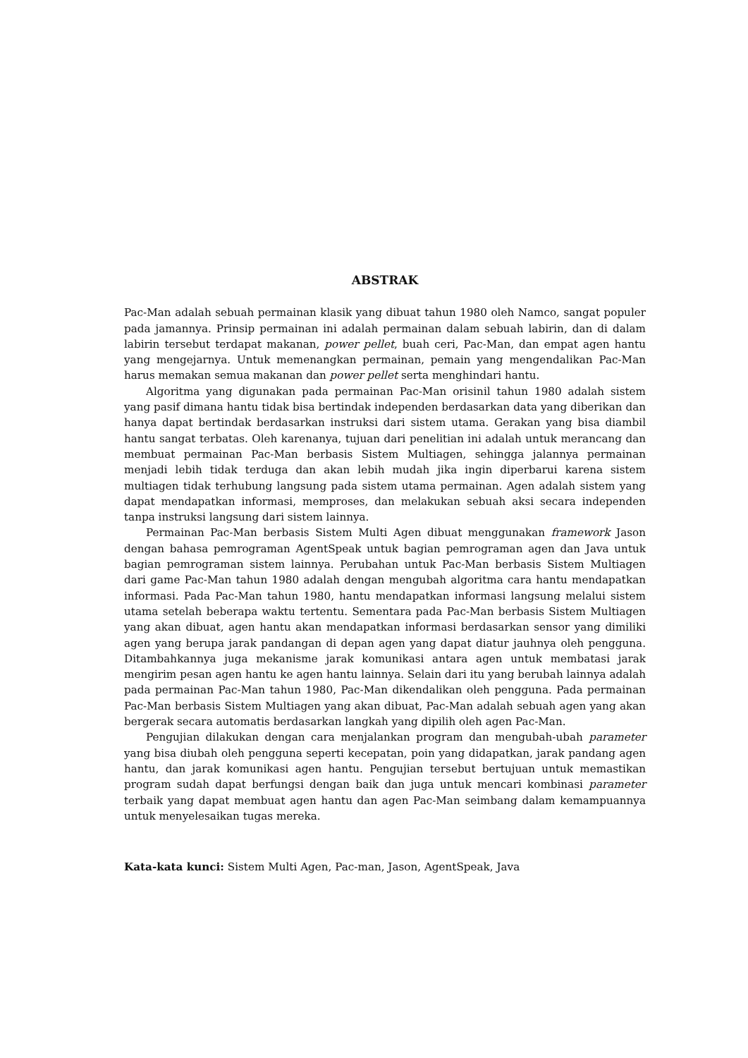ABSTRAK
Pac-Man adalah sebuah permainan klasik yang dibuat tahun 1980 oleh Namco, sangat populer pada jamannya. Prinsip permainan ini adalah permainan dalam sebuah labirin, dan di dalam labirin tersebut terdapat makanan, power pellet, buah ceri, Pac-Man, dan empat agen hantu yang mengejarnya. Untuk memenangkan permainan, pemain yang mengendalikan Pac-Man harus memakan semua makanan dan power pellet serta menghindari hantu.
Algoritma yang digunakan pada permainan Pac-Man orisinil tahun 1980 adalah sistem yang pasif dimana hantu tidak bisa bertindak independen berdasarkan data yang diberikan dan hanya dapat bertindak berdasarkan instruksi dari sistem utama. Gerakan yang bisa diambil hantu sangat terbatas. Oleh karenanya, tujuan dari penelitian ini adalah untuk merancang dan membuat permainan Pac-Man berbasis Sistem Multiagen, sehingga jalannya permainan menjadi lebih tidak terduga dan akan lebih mudah jika ingin diperbarui karena sistem multiagen tidak terhubung langsung pada sistem utama permainan. Agen adalah sistem yang dapat mendapatkan informasi, memproses, dan melakukan sebuah aksi secara independen tanpa instruksi langsung dari sistem lainnya.
Permainan Pac-Man berbasis Sistem Multi Agen dibuat menggunakan framework Jason dengan bahasa pemrograman AgentSpeak untuk bagian pemrograman agen dan Java untuk bagian pemrograman sistem lainnya. Perubahan untuk Pac-Man berbasis Sistem Multiagen dari game Pac-Man tahun 1980 adalah dengan mengubah algoritma cara hantu mendapatkan informasi. Pada Pac-Man tahun 1980, hantu mendapatkan informasi langsung melalui sistem utama setelah beberapa waktu tertentu. Sementara pada Pac-Man berbasis Sistem Multiagen yang akan dibuat, agen hantu akan mendapatkan informasi berdasarkan sensor yang dimiliki agen yang berupa jarak pandangan di depan agen yang dapat diatur jauhnya oleh pengguna. Ditambahkannya juga mekanisme jarak komunikasi antara agen untuk membatasi jarak mengirim pesan agen hantu ke agen hantu lainnya. Selain dari itu yang berubah lainnya adalah pada permainan Pac-Man tahun 1980, Pac-Man dikendalikan oleh pengguna. Pada permainan Pac-Man berbasis Sistem Multiagen yang akan dibuat, Pac-Man adalah sebuah agen yang akan bergerak secara automatis berdasarkan langkah yang dipilih oleh agen Pac-Man.
Pengujian dilakukan dengan cara menjalankan program dan mengubah-ubah parameter yang bisa diubah oleh pengguna seperti kecepatan, poin yang didapatkan, jarak pandang agen hantu, dan jarak komunikasi agen hantu. Pengujian tersebut bertujuan untuk memastikan program sudah dapat berfungsi dengan baik dan juga untuk mencari kombinasi parameter terbaik yang dapat membuat agen hantu dan agen Pac-Man seimbang dalam kemampuannya untuk menyelesaikan tugas mereka.
Kata-kata kunci: Sistem Multi Agen, Pac-man, Jason, AgentSpeak, Java